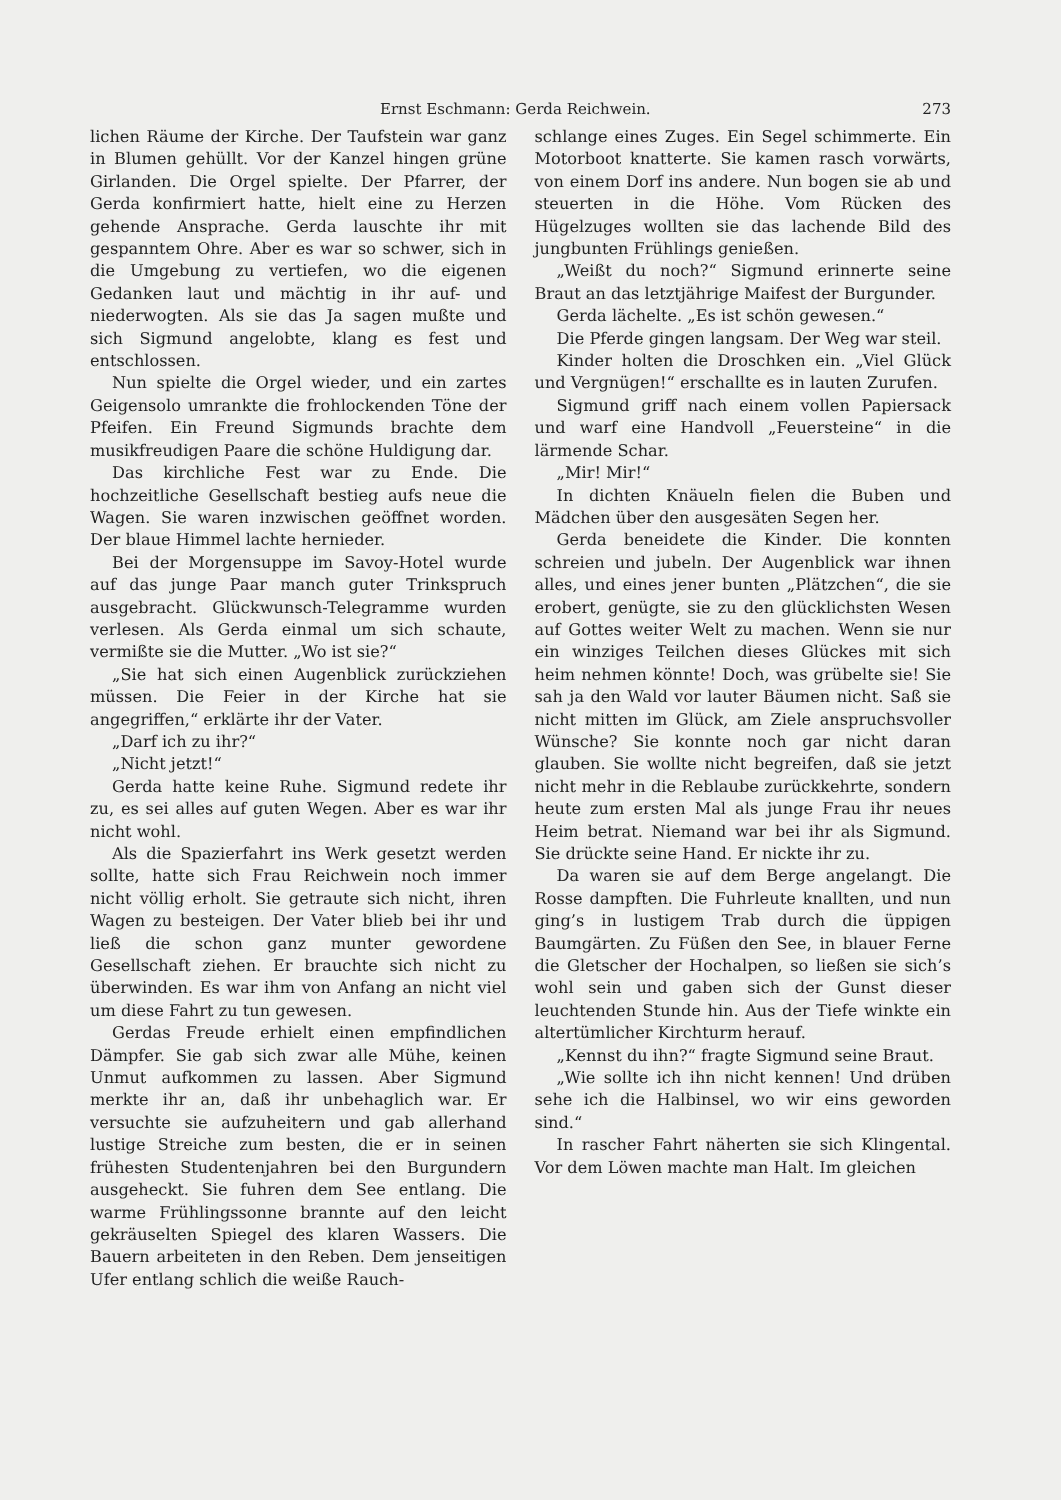Ernst Eschmann: Gerda Reichwein. 273
lichen Räume der Kirche. Der Taufstein war ganz in Blumen gehüllt. Vor der Kanzel hingen grüne Girlanden. Die Orgel spielte. Der Pfarrer, der Gerda konfirmiert hatte, hielt eine zu Herzen gehende Ansprache. Gerda lauschte ihr mit gespanntem Ohre. Aber es war so schwer, sich in die Umgebung zu vertiefen, wo die eigenen Gedanken laut und mächtig in ihr auf- und niederwogten. Als sie das Ja sagen mußte und sich Sigmund angelobte, klang es fest und entschlossen.
Nun spielte die Orgel wieder, und ein zartes Geigensolo umrankte die frohlockenden Töne der Pfeifen. Ein Freund Sigmunds brachte dem musikfreudigen Paare die schöne Huldigung dar.
Das kirchliche Fest war zu Ende. Die hochzeitliche Gesellschaft bestieg aufs neue die Wagen. Sie waren inzwischen geöffnet worden. Der blaue Himmel lachte hernieder.
Bei der Morgensuppe im Savoy-Hotel wurde auf das junge Paar manch guter Trinkspruch ausgebracht. Glückwunsch-Telegramme wurden verlesen. Als Gerda einmal um sich schaute, vermißte sie die Mutter. „Wo ist sie?“
„Sie hat sich einen Augenblick zurückziehen müssen. Die Feier in der Kirche hat sie angegriffen,“ erklärte ihr der Vater.
„Darf ich zu ihr?“
„Nicht jetzt!“
Gerda hatte keine Ruhe. Sigmund redete ihr zu, es sei alles auf guten Wegen. Aber es war ihr nicht wohl.
Als die Spazierfahrt ins Werk gesetzt werden sollte, hatte sich Frau Reichwein noch immer nicht völlig erholt. Sie getraute sich nicht, ihren Wagen zu besteigen. Der Vater blieb bei ihr und ließ die schon ganz munter gewordene Gesellschaft ziehen. Er brauchte sich nicht zu überwinden. Es war ihm von Anfang an nicht viel um diese Fahrt zu tun gewesen.
Gerdas Freude erhielt einen empfindlichen Dämpfer. Sie gab sich zwar alle Mühe, keinen Unmut aufkommen zu lassen. Aber Sigmund merkte ihr an, daß ihr unbehaglich war. Er versuchte sie aufzuheitern und gab allerhand lustige Streiche zum besten, die er in seinen frühesten Studentenjahren bei den Burgundern ausgeheckt. Sie fuhren dem See entlang. Die warme Frühlingssonne brannte auf den leicht gekräuselten Spiegel des klaren Wassers. Die Bauern arbeiteten in den Reben. Dem jenseitigen Ufer entlang schlich die weiße Rauch-
schlange eines Zuges. Ein Segel schimmerte. Ein Motorboot knatterte. Sie kamen rasch vorwärts, von einem Dorf ins andere. Nun bogen sie ab und steuerten in die Höhe. Vom Rücken des Hügelzuges wollten sie das lachende Bild des jungbunten Frühlings genießen.
„Weißt du noch?“ Sigmund erinnerte seine Braut an das letztjährige Maifest der Burgunder.
Gerda lächelte. „Es ist schön gewesen.“
Die Pferde gingen langsam. Der Weg war steil.
Kinder holten die Droschken ein. „Viel Glück und Vergnügen!“ erschallte es in lauten Zurufen.
Sigmund griff nach einem vollen Papiersack und warf eine Handvoll „Feuersteine“ in die lärmende Schar.
„Mir! Mir!“
In dichten Knäueln fielen die Buben und Mädchen über den ausgesäten Segen her.
Gerda beneidete die Kinder. Die konnten schreien und jubeln. Der Augenblick war ihnen alles, und eines jener bunten „Plätzchen“, die sie erobert, genügte, sie zu den glücklichsten Wesen auf Gottes weiter Welt zu machen. Wenn sie nur ein winziges Teilchen dieses Glückes mit sich heim nehmen könnte! Doch, was grübelte sie! Sie sah ja den Wald vor lauter Bäumen nicht. Saß sie nicht mitten im Glück, am Ziele anspruchsvoller Wünsche? Sie konnte noch gar nicht daran glauben. Sie wollte nicht begreifen, daß sie jetzt nicht mehr in die Reblaube zurückkehrte, sondern heute zum ersten Mal als junge Frau ihr neues Heim betrat. Niemand war bei ihr als Sigmund. Sie drückte seine Hand. Er nickte ihr zu.
Da waren sie auf dem Berge angelangt. Die Rosse dampften. Die Fuhrleute knallten, und nun ging’s in lustigem Trab durch die üppigen Baumgärten. Zu Füßen den See, in blauer Ferne die Gletscher der Hochalpen, so ließen sie sich’s wohl sein und gaben sich der Gunst dieser leuchtenden Stunde hin. Aus der Tiefe winkte ein altertümlicher Kirchturm herauf.
„Kennst du ihn?“ fragte Sigmund seine Braut.
„Wie sollte ich ihn nicht kennen! Und drüben sehe ich die Halbinsel, wo wir eins geworden sind.“
In rascher Fahrt näherten sie sich Klingental. Vor dem Löwen machte man Halt. Im gleichen